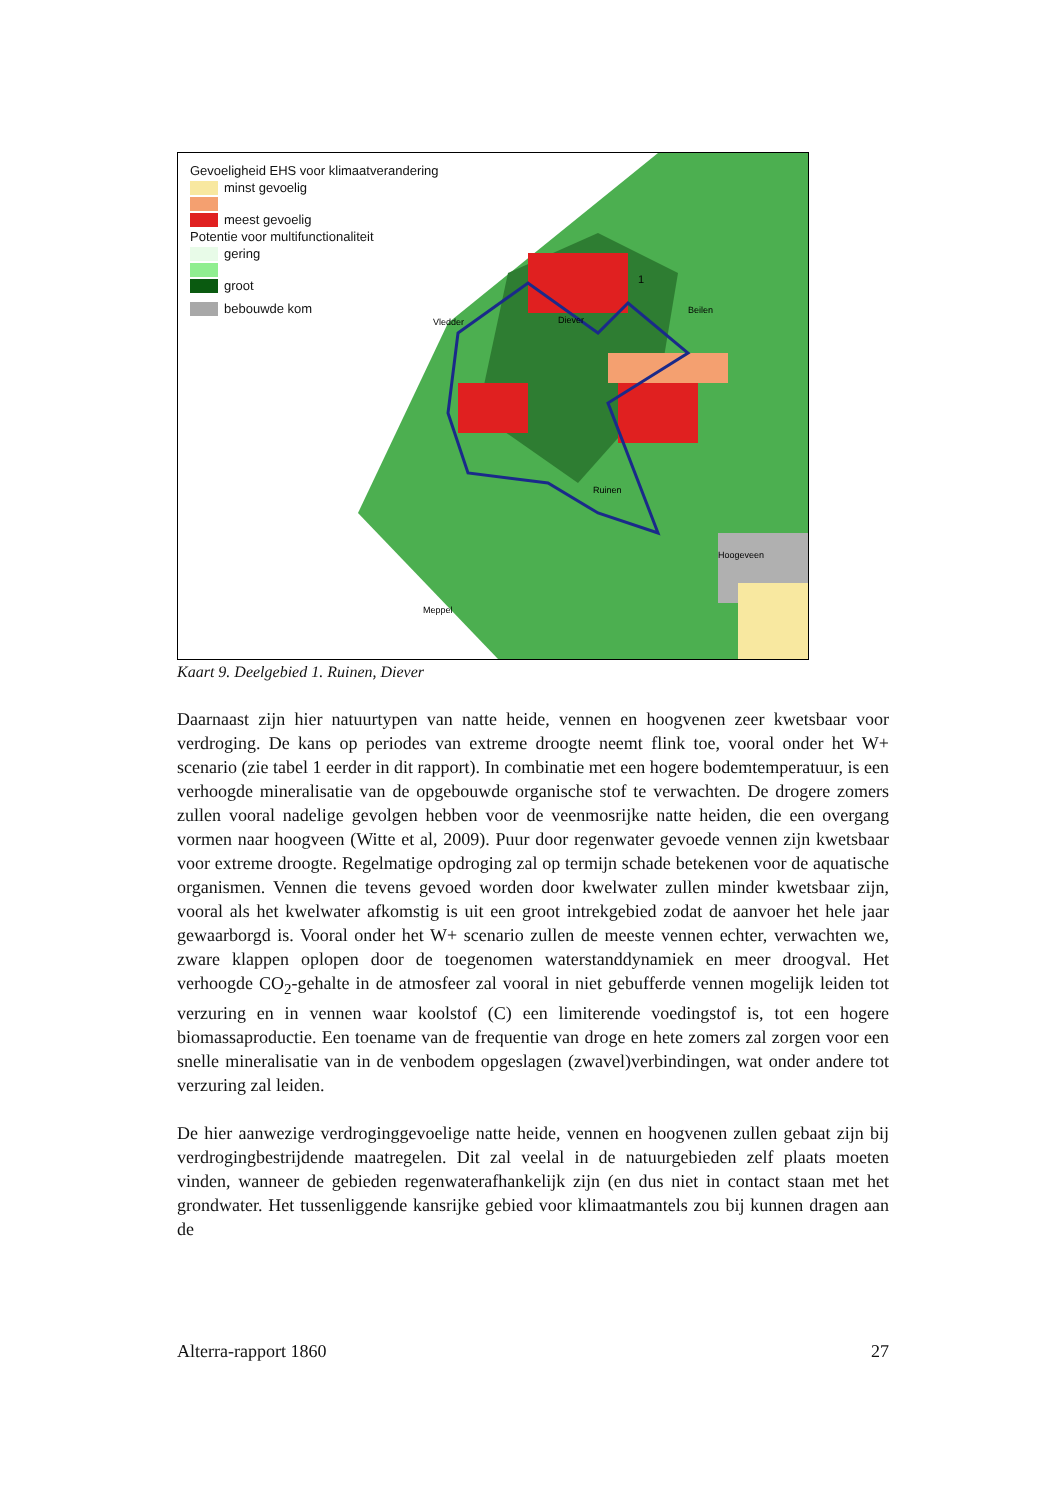Beilen
Hoogeveen
Meppel
Ruinen
Diever
Vledder
1
Gevoeligheid EHS voor klimaatverandering
minst gevoelig
meest gevoelig
Potentie voor multifunctionaliteit
gering
groot
bebouwde kom
Kaart 9. Deelgebied 1. Ruinen, Diever
Daarnaast zijn hier natuurtypen van natte heide, vennen en hoogvenen zeer kwetsbaar voor verdroging. De kans op periodes van extreme droogte neemt flink toe, vooral onder het W+ scenario (zie tabel 1 eerder in dit rapport). In combinatie met een hogere bodemtemperatuur, is een verhoogde mineralisatie van de opgebouwde organische stof te verwachten. De drogere zomers zullen vooral nadelige gevolgen hebben voor de veenmosrijke natte heiden, die een overgang vormen naar hoogveen (Witte et al, 2009). Puur door regenwater gevoede vennen zijn kwetsbaar voor extreme droogte. Regelmatige opdroging zal op termijn schade betekenen voor de aquatische organismen. Vennen die tevens gevoed worden door kwelwater zullen minder kwetsbaar zijn, vooral als het kwelwater afkomstig is uit een groot intrekgebied zodat de aanvoer het hele jaar gewaarborgd is. Vooral onder het W+ scenario zullen de meeste vennen echter, verwachten we, zware klappen oplopen door de toegenomen waterstanddynamiek en meer droogval. Het verhoogde CO<sub>2</sub>-gehalte in de atmosfeer zal vooral in niet gebufferde vennen mogelijk leiden tot verzuring en in vennen waar koolstof (C) een limiterende voedingstof is, tot een hogere biomassaproductie. Een toename van de frequentie van droge en hete zomers zal zorgen voor een snelle mineralisatie van in de venbodem opgeslagen (zwavel)verbindingen, wat onder andere tot verzuring zal leiden.
De hier aanwezige verdroginggevoelige natte heide, vennen en hoogvenen zullen gebaat zijn bij verdrogingbestrijdende maatregelen. Dit zal veelal in de natuurgebieden zelf plaats moeten vinden, wanneer de gebieden regenwaterafhankelijk zijn (en dus niet in contact staan met het grondwater. Het tussenliggende kansrijke gebied voor klimaatmantels zou bij kunnen dragen aan de
Alterra-rapport 1860 27